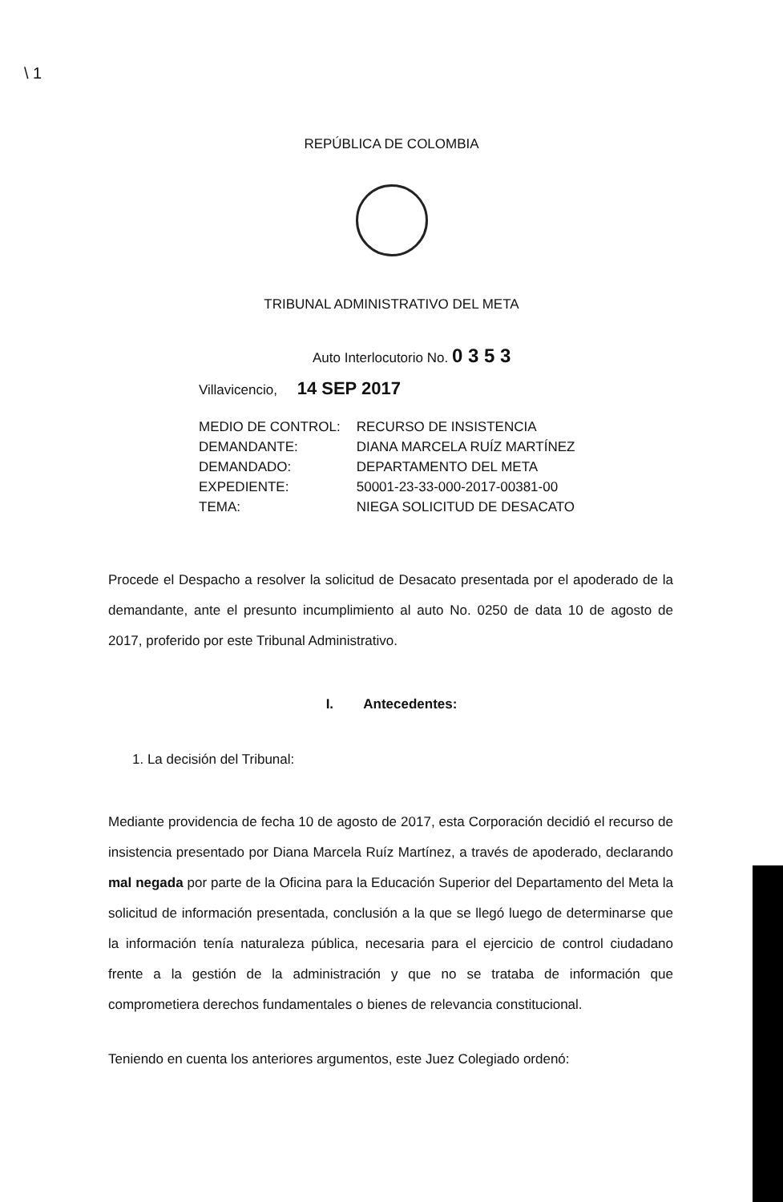\ 1
REPÚBLICA DE COLOMBIA
TRIBUNAL ADMINISTRATIVO DEL META
Auto Interlocutorio No. 0 3 5 3
Villavicencio, 14 SEP 2017
MEDIO DE CONTROL: RECURSO DE INSISTENCIA
DEMANDANTE: DIANA MARCELA RUÍZ MARTÍNEZ
DEMANDADO: DEPARTAMENTO DEL META
EXPEDIENTE: 50001-23-33-000-2017-00381-00
TEMA: NIEGA SOLICITUD DE DESACATO
Procede el Despacho a resolver la solicitud de Desacato presentada por el apoderado de la demandante, ante el presunto incumplimiento al auto No. 0250 de data 10 de agosto de 2017, proferido por este Tribunal Administrativo.
I. Antecedentes:
1. La decisión del Tribunal:
Mediante providencia de fecha 10 de agosto de 2017, esta Corporación decidió el recurso de insistencia presentado por Diana Marcela Ruíz Martínez, a través de apoderado, declarando mal negada por parte de la Oficina para la Educación Superior del Departamento del Meta la solicitud de información presentada, conclusión a la que se llegó luego de determinarse que la información tenía naturaleza pública, necesaria para el ejercicio de control ciudadano frente a la gestión de la administración y que no se trataba de información que comprometiera derechos fundamentales o bienes de relevancia constitucional.
Teniendo en cuenta los anteriores argumentos, este Juez Colegiado ordenó: